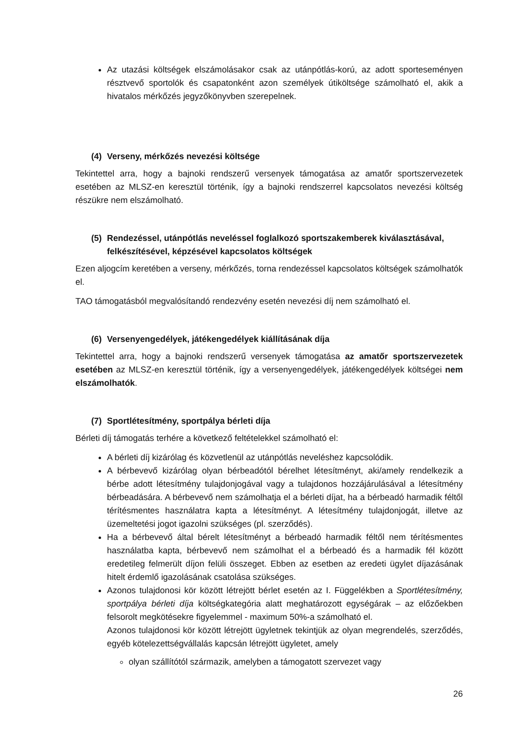Az utazási költségek elszámolásakor csak az utánpótlás-korú, az adott sporteseményen résztvevő sportolók és csapatonként azon személyek útiköltsége számolható el, akik a hivatalos mérkőzés jegyzőkönyvben szerepelnek.
(4) Verseny, mérkőzés nevezési költsége
Tekintettel arra, hogy a bajnoki rendszerű versenyek támogatása az amatőr sportszervezetek esetében az MLSZ-en keresztül történik, így a bajnoki rendszerrel kapcsolatos nevezési költség részükre nem elszámolható.
(5) Rendezéssel, utánpótlás neveléssel foglalkozó sportszakemberek kiválasztásával, felkészítésével, képzésével kapcsolatos költségek
Ezen aljogcím keretében a verseny, mérkőzés, torna rendezéssel kapcsolatos költségek számolhatók el.
TAO támogatásból megvalósítandó rendezvény esetén nevezési díj nem számolható el.
(6) Versenyengedélyek, játékengedélyek kiállításának díja
Tekintettel arra, hogy a bajnoki rendszerű versenyek támogatása az amatőr sportszervezetek esetében az MLSZ-en keresztül történik, így a versenyengedélyek, játékengedélyek költségei nem elszámolhatók.
(7) Sportlétesítmény, sportpálya bérleti díja
Bérleti díj támogatás terhére a következő feltételekkel számolható el:
A bérleti díj kizárólag és közvetlenül az utánpótlás neveléshez kapcsolódik.
A bérbevevő kizárólag olyan bérbeadótól bérelhet létesítményt, aki/amely rendelkezik a bérbe adott létesítmény tulajdonjogával vagy a tulajdonos hozzájárulásával a létesítmény bérbeadására. A bérbevevő nem számolhatja el a bérleti díjat, ha a bérbeadó harmadik féltől térítésmentes használatra kapta a létesítményt. A létesítmény tulajdonjogát, illetve az üzemeltetési jogot igazolni szükséges (pl. szerződés).
Ha a bérbevevő által bérelt létesítményt a bérbeadó harmadik féltől nem térítésmentes használatba kapta, bérbevevő nem számolhat el a bérbeadó és a harmadik fél között eredetileg felmerült díjon felüli összeget. Ebben az esetben az eredeti ügylet díjazásának hitelt érdemlő igazolásának csatolása szükséges.
Azonos tulajdonosi kör között létrejött bérlet esetén az I. Függelékben a Sportlétesítmény, sportpálya bérleti díja költségkategória alatt meghatározott egységárak – az előzőekben felsorolt megkötésekre figyelemmel - maximum 50%-a számolható el.
Azonos tulajdonosi kör között létrejött ügyletnek tekintjük az olyan megrendelés, szerződés, egyéb kötelezettségvállalás kapcsán létrejött ügyletet, amely
olyan szállítótól származik, amelyben a támogatott szervezet vagy
26